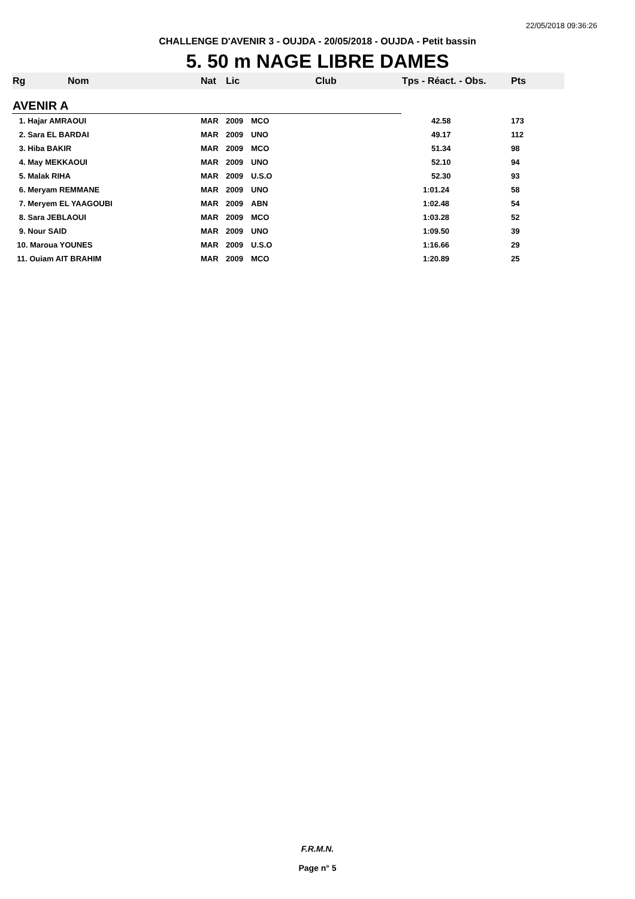22/05/2018 09:36:26
CHALLENGE D'AVENIR 3 - OUJDA - 20/05/2018 - OUJDA - Petit bassin
5. 50 m NAGE LIBRE DAMES
| Rg | Nom | Nat | Lic | Club | Tps - Réact. - Obs. | Pts |
| --- | --- | --- | --- | --- | --- | --- |
| AVENIR A | | | | | | |
| 1. Hajar AMRAOUI | | MAR | 2009 | MCO | 42.58 | 173 |
| 2. Sara EL BARDAI | | MAR | 2009 | UNO | 49.17 | 112 |
| 3. Hiba BAKIR | | MAR | 2009 | MCO | 51.34 | 98 |
| 4. May MEKKAOUI | | MAR | 2009 | UNO | 52.10 | 94 |
| 5. Malak RIHA | | MAR | 2009 | U.S.O | 52.30 | 93 |
| 6. Meryam REMMANE | | MAR | 2009 | UNO | 1:01.24 | 58 |
| 7. Meryem EL YAAGOUBI | | MAR | 2009 | ABN | 1:02.48 | 54 |
| 8. Sara JEBLAOUI | | MAR | 2009 | MCO | 1:03.28 | 52 |
| 9. Nour SAID | | MAR | 2009 | UNO | 1:09.50 | 39 |
| 10. Maroua YOUNES | | MAR | 2009 | U.S.O | 1:16.66 | 29 |
| 11. Ouiam AIT BRAHIM | | MAR | 2009 | MCO | 1:20.89 | 25 |
F.R.M.N.
Page n° 5